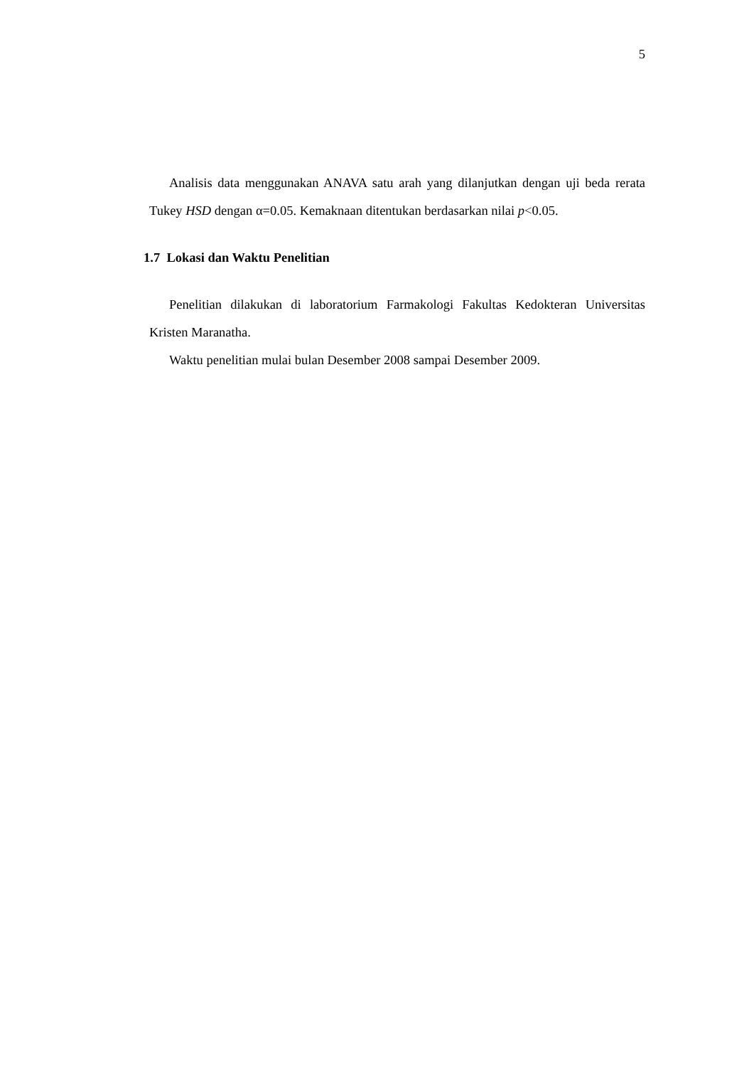5
Analisis data menggunakan ANAVA satu arah yang dilanjutkan dengan uji beda rerata Tukey HSD dengan α=0.05. Kemaknaan ditentukan berdasarkan nilai p<0.05.
1.7 Lokasi dan Waktu Penelitian
Penelitian dilakukan di laboratorium Farmakologi Fakultas Kedokteran Universitas Kristen Maranatha.
Waktu penelitian mulai bulan Desember 2008 sampai Desember 2009.